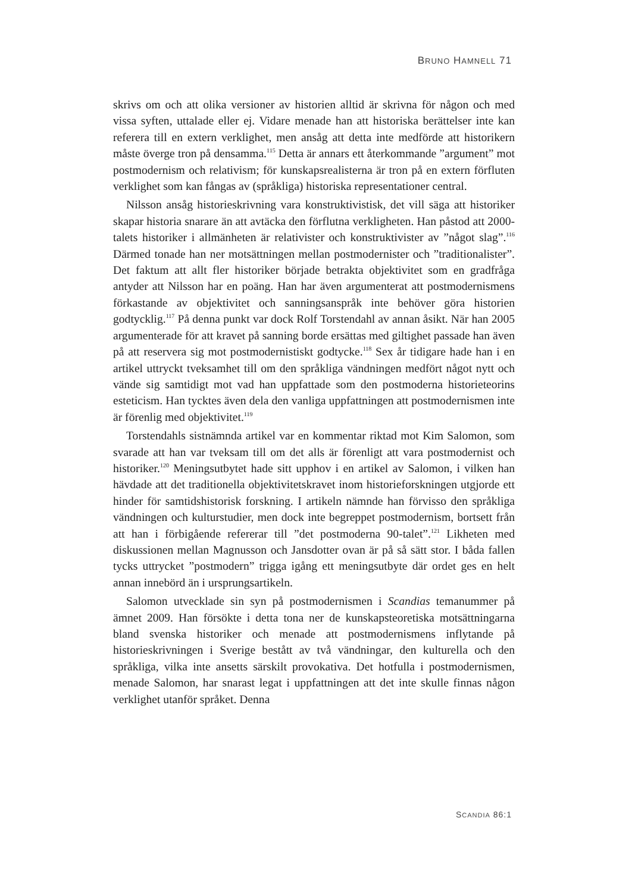BRUNO HAMNELL 71
skrivs om och att olika versioner av historien alltid är skrivna för någon och med vissa syften, uttalade eller ej. Vidare menade han att historiska berättelser inte kan referera till en extern verklighet, men ansåg att detta inte medförde att historikern måste överge tron på densamma.<sup>115</sup> Detta är annars ett återkommande ”argument” mot postmodernism och relativism; för kunskapsrealisterna är tron på en extern förfluten verklighet som kan fångas av (språkliga) historiska representationer central.
Nilsson ansåg historieskrivning vara konstruktivistisk, det vill säga att historiker skapar historia snarare än att avtäcka den förflutna verkligheten. Han påstod att 2000-talets historiker i allmänheten är relativister och konstruktivister av ”något slag”.<sup>116</sup> Därmed tonade han ner motsättningen mellan postmodernister och ”traditionalister”. Det faktum att allt fler historiker började betrakta objektivitet som en gradfråga antyder att Nilsson har en poäng. Han har även argumenterat att postmodernismens förkastande av objektivitet och sanningsanspråk inte behöver göra historien godtycklig.<sup>117</sup> På denna punkt var dock Rolf Torstendahl av annan åsikt. När han 2005 argumenterade för att kravet på sanning borde ersättas med giltighet passade han även på att reservera sig mot postmodernistiskt godtycke.<sup>118</sup> Sex år tidigare hade han i en artikel uttryckt tveksamhet till om den språkliga vändningen medfört något nytt och vände sig samtidigt mot vad han uppfattade som den postmoderna historieteorins esteticism. Han tycktes även dela den vanliga uppfattningen att postmodernismen inte är förenlig med objektivitet.<sup>119</sup>
Torstendahls sistnämnda artikel var en kommentar riktad mot Kim Salomon, som svarade att han var tveksam till om det alls är förenligt att vara postmodernist och historiker.<sup>120</sup> Meningsutbytet hade sitt upphov i en artikel av Salomon, i vilken han hävdade att det traditionella objektivitetskravet inom historieforskningen utgjorde ett hinder för samtidshistorisk forskning. I artikeln nämnde han förvisso den språkliga vändningen och kulturstudier, men dock inte begreppet postmodernism, bortsett från att han i förbigående refererar till ”det postmoderna 90-talet”.<sup>121</sup> Likheten med diskussionen mellan Magnusson och Jansdotter ovan är på så sätt stor. I båda fallen tycks uttrycket ”postmodern” trigga igång ett meningsutbyte där ordet ges en helt annan innebörd än i ursprungsartikeln.
Salomon utvecklade sin syn på postmodernismen i Scandias temanummer på ämnet 2009. Han försökte i detta tona ner de kunskapsteoretiska motsättningarna bland svenska historiker och menade att postmodernismens inflytande på historieskrivningen i Sverige bestått av två vändningar, den kulturella och den språkliga, vilka inte ansetts särskilt provokativa. Det hotfulla i postmodernismen, menade Salomon, har snarast legat i uppfattningen att det inte skulle finnas någon verklighet utanför språket. Denna
SCANDIA 86:1